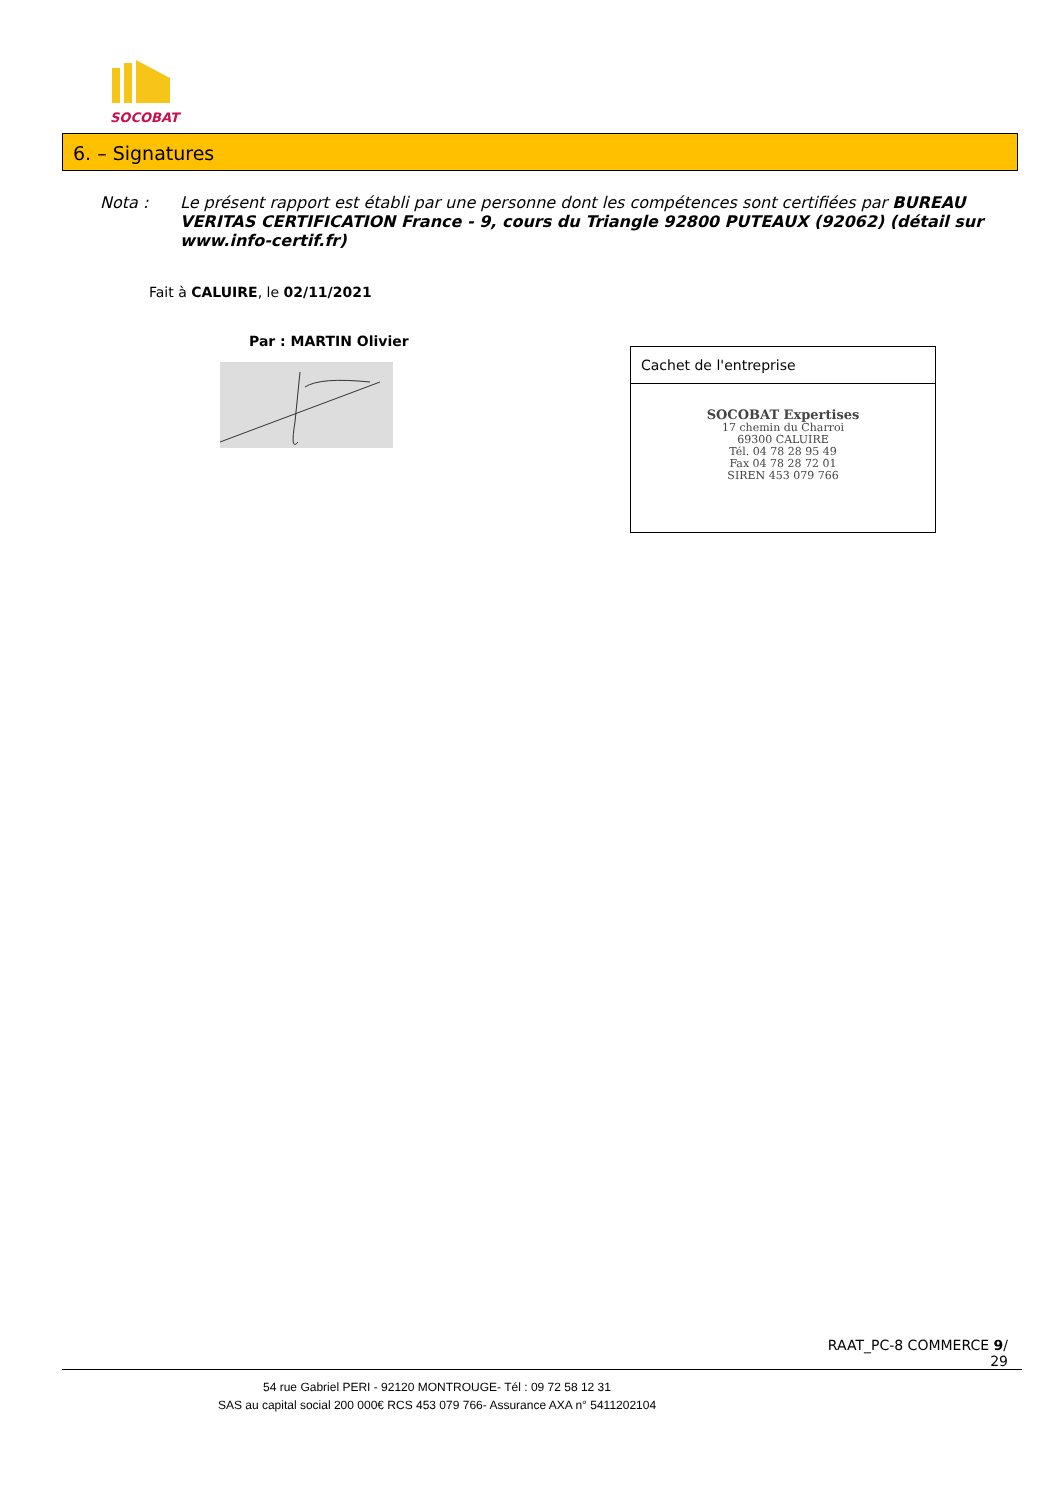SOCOBAT
6. – Signatures
Nota : Le présent rapport est établi par une personne dont les compétences sont certifiées par BUREAU VERITAS CERTIFICATION France - 9, cours du Triangle 92800 PUTEAUX (92062) (détail sur www.info-certif.fr)
Fait à CALUIRE, le 02/11/2021
Par : MARTIN Olivier
Cachet de l'entreprise
SOCOBAT Expertises
17 chemin du Charroi
69300 CALUIRE
Tél. 04 78 28 95 49
Fax 04 78 28 72 01
SIREN 453 079 766
RAAT_PC-8 COMMERCE 9/
29
54 rue Gabriel PERI - 92120 MONTROUGE- Tél : 09 72 58 12 31
SAS au capital social 200 000€ RCS 453 079 766- Assurance AXA n° 5411202104